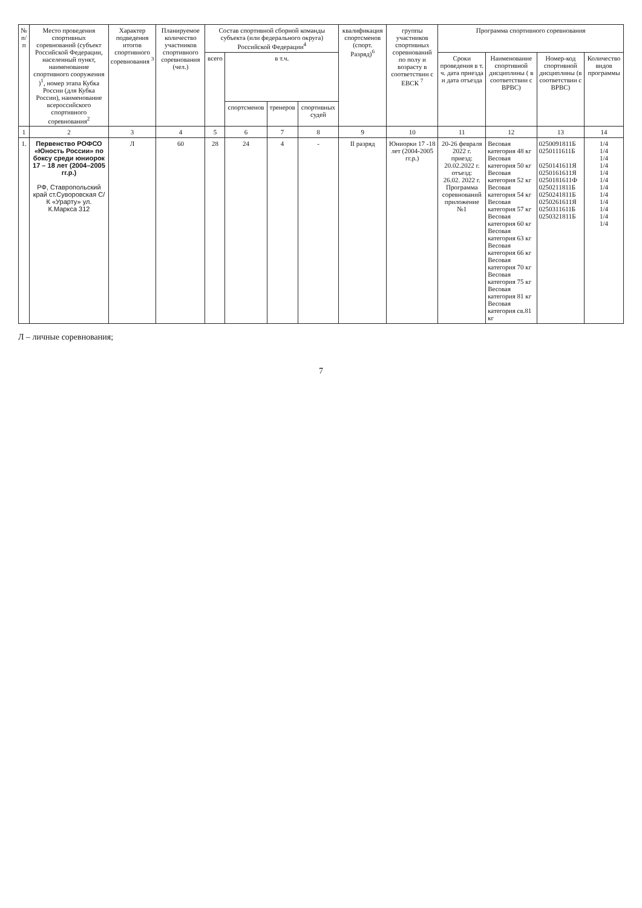| № п/п | Место проведения спортивных соревнований (субъект Российской Федерации, населенный пункт, наименование спортивного сооружения )<sup>1</sup>, номер этапа Кубка России (для Кубка России), наименование всероссийского спортивного соревнования<sup>2</sup> | Характер подведения итогов спортивного соревнования <sup>3</sup> | Планируемое количество участников спортивного соревнования (чел.) | Состав спортивной сборной команды субъекта (или федерального округа) Российской Федерации<sup>4</sup> | | | | квалификация спортсменов (спорт. Разряд)<sup>6</sup> | группы участников спортивных соревнований по полу и возрасту в соответствии с ЕВСК <sup>7</sup> | Программа спортивного соревнования | | | |
| --- | --- | --- | --- | --- | --- | --- | --- | --- | --- | --- | --- | --- | --- |
| | | | | всего | в т.ч. | | | | | Сроки проведения в т. ч. дата приезда и дата отъезда | Наименование спортивной дисциплины ( в соответствии с ВРВС) | Номер-код спортивной дисциплины (в соответствии с ВРВС) | Количество видов программы |
| | | | | | спортсменов | тренеров | спортивных судей | | | | | | |
| 1 | 2 | 3 | 4 | 5 | 6 | 7 | 8 | 9 | 10 | 11 | 12 | 13 | 14 |
| 1. | Первенство РОФСО «Юность России» по боксу среди юниорок 17 – 18 лет (2004–2005 гг.р.) РФ, Ставропольский край ст.Суворовская С/К «Урарту» ул. К.Маркса 312 | Л | 60 | 28 | 24 | 4 | - | II разряд | Юниорки 17 -18 лет (2004-2005 гг.р.) | 20-26 февраля 2022 г. приезд: 20.02.2022 г. отъезд: 26.02. 2022 г. Программа соревнований приложение №1 | Весовая категория 48 кг Весовая категория 50 кг Весовая категория 52 кг Весовая категория 54 кг Весовая категория 57 кг Весовая категория 60 кг Весовая категория 63 кг Весовая категория 66 кг Весовая категория 70 кг Весовая категория 75 кг Весовая категория 81 кг Весовая категория св.81 кг | 0250091811Б 0250111611Б 0250141611Я 0250161611Я 0250181611Ф 0250211811Б 0250241811Б 0250261611Я 0250311611Б 0250321811Б | 1/4 1/4 1/4 1/4 1/4 1/4 1/4 1/4 1/4 1/4 1/4 1/4 |
Л – личные соревнования;
7